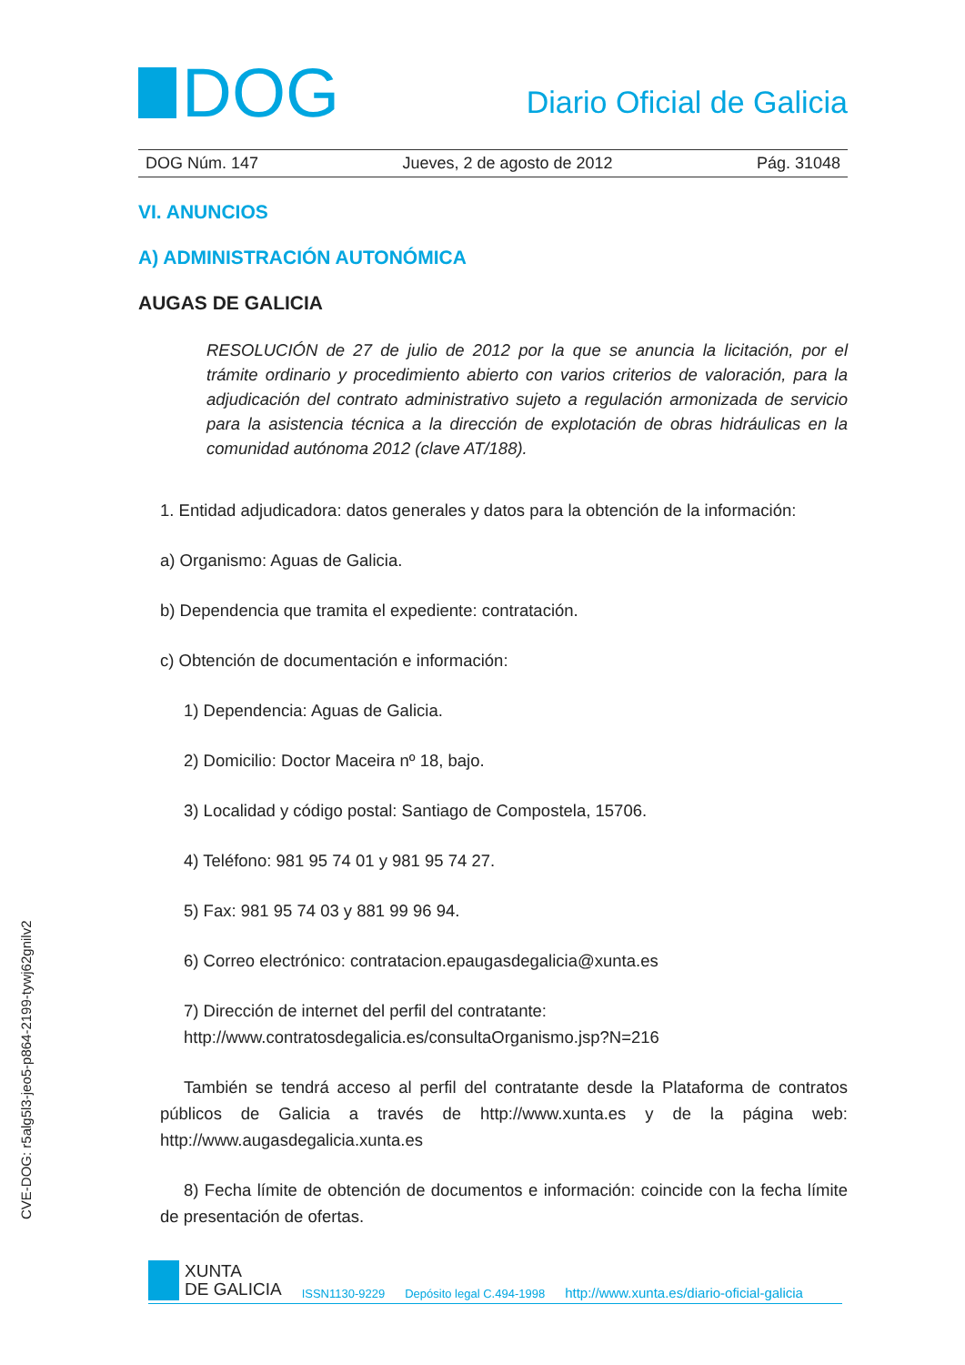DOG
Diario Oficial de Galicia
DOG Núm. 147 Jueves, 2 de agosto de 2012 Pág. 31048
VI. ANUNCIOS
A) ADMINISTRACIÓN AUTONÓMICA
AUGAS DE GALICIA
RESOLUCIÓN de 27 de julio de 2012 por la que se anuncia la licitación, por el trámite ordinario y procedimiento abierto con varios criterios de valoración, para la adjudicación del contrato administrativo sujeto a regulación armonizada de servicio para la asistencia técnica a la dirección de explotación de obras hidráulicas en la comunidad autónoma 2012 (clave AT/188).
1. Entidad adjudicadora: datos generales y datos para la obtención de la información:
a) Organismo: Aguas de Galicia.
b) Dependencia que tramita el expediente: contratación.
c) Obtención de documentación e información:
1) Dependencia: Aguas de Galicia.
2) Domicilio: Doctor Maceira nº 18, bajo.
3) Localidad y código postal: Santiago de Compostela, 15706.
4) Teléfono: 981 95 74 01 y 981 95 74 27.
5) Fax: 981 95 74 03 y 881 99 96 94.
6) Correo electrónico: contratacion.epaugasdegalicia@xunta.es
7) Dirección de internet del perfil del contratante:
http://www.contratosdegalicia.es/consultaOrganismo.jsp?N=216
También se tendrá acceso al perfil del contratante desde la Plataforma de contratos públicos de Galicia a través de http://www.xunta.es y de la página web: http://www.augasdegalicia.xunta.es
8) Fecha límite de obtención de documentos e información: coincide con la fecha límite de presentación de ofertas.
CVE-DOG: r5alg5l3-jeo5-p864-2199-tywj62gnilv2
XUNTA
DE GALICIA
ISSN1130-9229 Depósito legal C.494-1998 http://www.xunta.es/diario-oficial-galicia